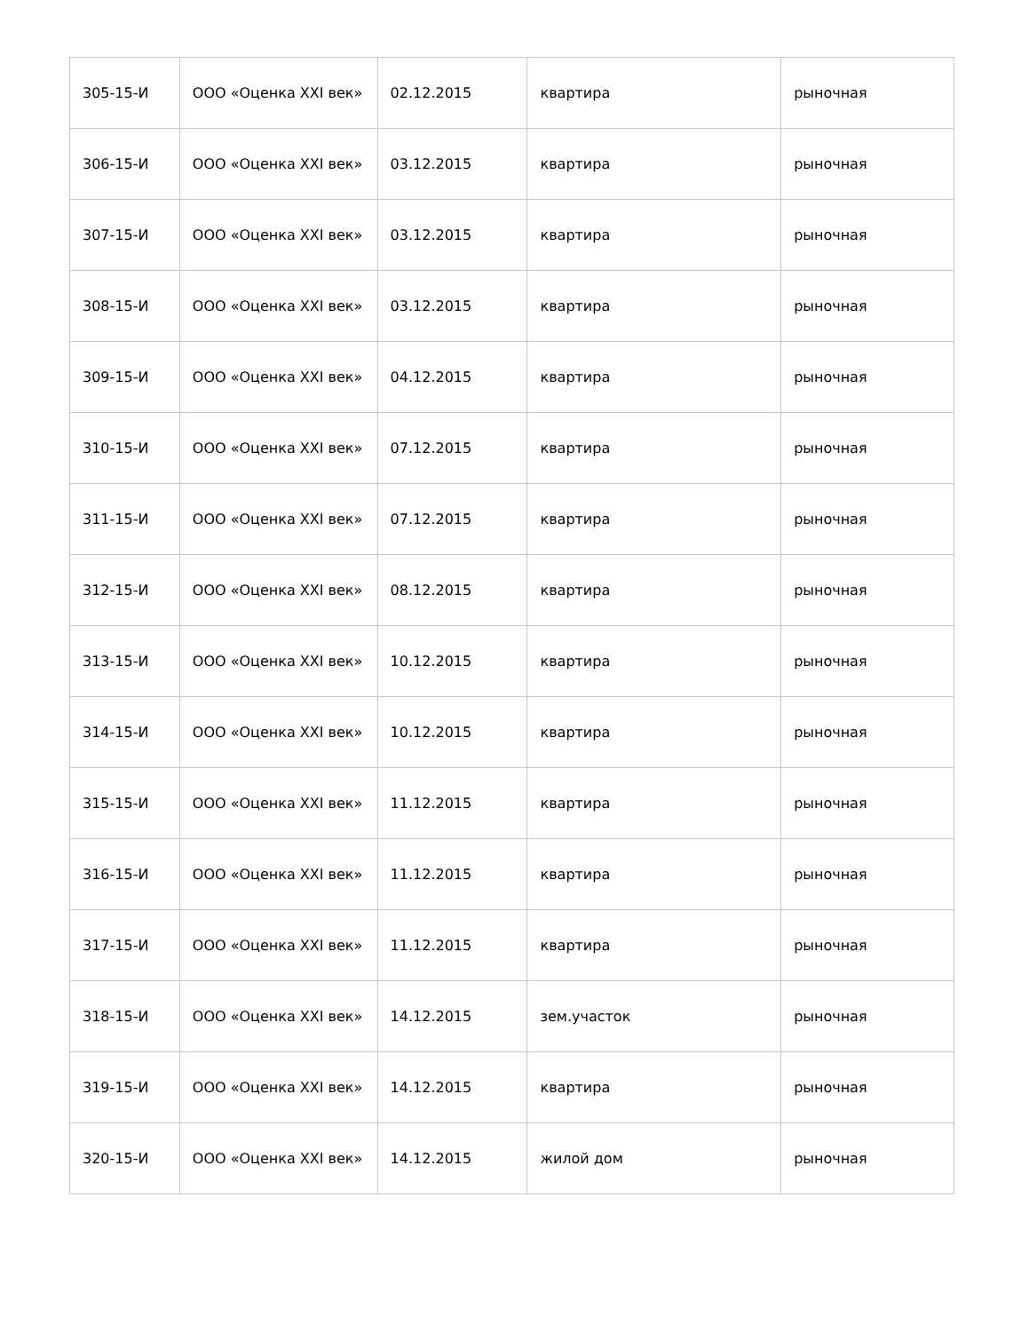| 305-15-И | ООО «Оценка XXI век» | 02.12.2015 | квартира | рыночная |
| 306-15-И | ООО «Оценка XXI век» | 03.12.2015 | квартира | рыночная |
| 307-15-И | ООО «Оценка XXI век» | 03.12.2015 | квартира | рыночная |
| 308-15-И | ООО «Оценка XXI век» | 03.12.2015 | квартира | рыночная |
| 309-15-И | ООО «Оценка XXI век» | 04.12.2015 | квартира | рыночная |
| 310-15-И | ООО «Оценка XXI век» | 07.12.2015 | квартира | рыночная |
| 311-15-И | ООО «Оценка XXI век» | 07.12.2015 | квартира | рыночная |
| 312-15-И | ООО «Оценка XXI век» | 08.12.2015 | квартира | рыночная |
| 313-15-И | ООО «Оценка XXI век» | 10.12.2015 | квартира | рыночная |
| 314-15-И | ООО «Оценка XXI век» | 10.12.2015 | квартира | рыночная |
| 315-15-И | ООО «Оценка XXI век» | 11.12.2015 | квартира | рыночная |
| 316-15-И | ООО «Оценка XXI век» | 11.12.2015 | квартира | рыночная |
| 317-15-И | ООО «Оценка XXI век» | 11.12.2015 | квартира | рыночная |
| 318-15-И | ООО «Оценка XXI век» | 14.12.2015 | зем.участок | рыночная |
| 319-15-И | ООО «Оценка XXI век» | 14.12.2015 | квартира | рыночная |
| 320-15-И | ООО «Оценка XXI век» | 14.12.2015 | жилой дом | рыночная |